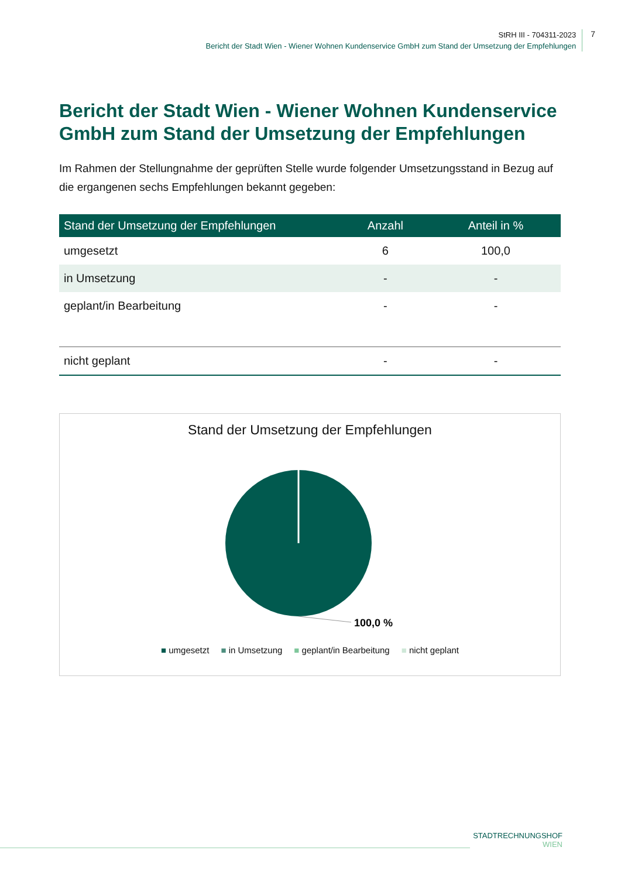StRH III - 704311-2023
Bericht der Stadt Wien - Wiener Wohnen Kundenservice GmbH zum Stand der Umsetzung der Empfehlungen
7
Bericht der Stadt Wien - Wiener Wohnen Kundenservice GmbH zum Stand der Umsetzung der Empfehlungen
Im Rahmen der Stellungnahme der geprüften Stelle wurde folgender Umsetzungsstand in Bezug auf die ergangenen sechs Empfehlungen bekannt gegeben:
| Stand der Umsetzung der Empfehlungen | Anzahl | Anteil in % |
| --- | --- | --- |
| umgesetzt | 6 | 100,0 |
| in Umsetzung | - | - |
| geplant/in Bearbeitung | - | - |
| nicht geplant | - | - |
Stand der Umsetzung der Empfehlungen
100,0 %
■ umgesetzt ■ in Umsetzung ■ geplant/in Bearbeitung ■ nicht geplant
STADTRECHNUNGSHOF
WIEN